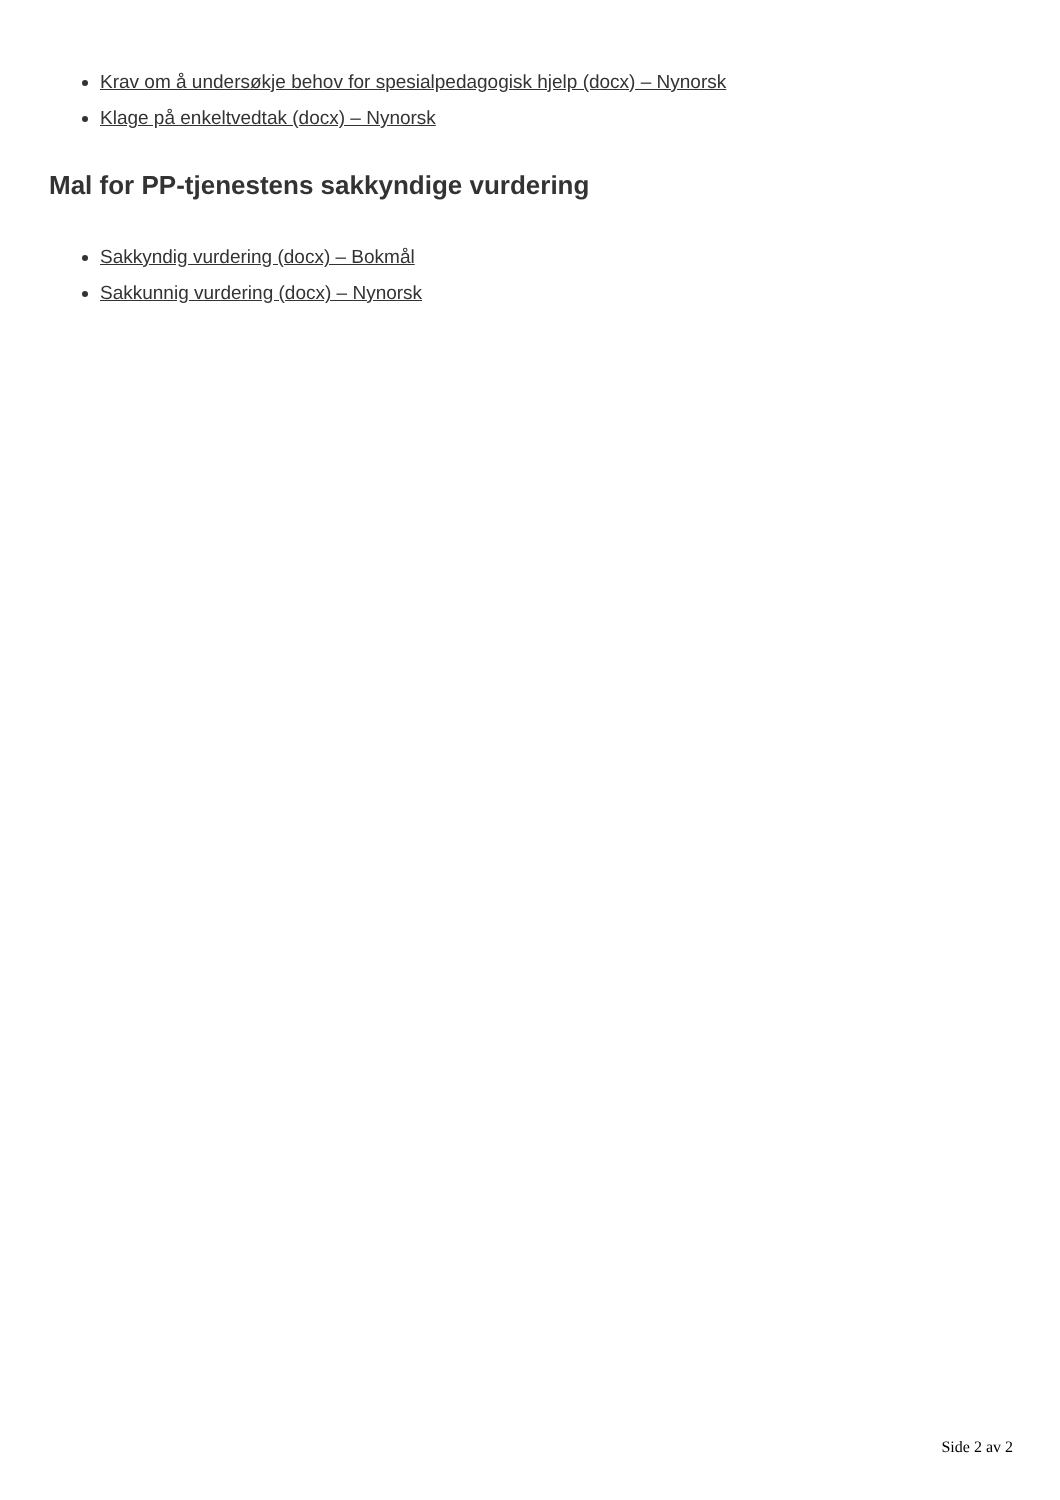Krav om å undersøkje behov for spesialpedagogisk hjelp (docx) – Nynorsk
Klage på enkeltvedtak (docx) – Nynorsk
Mal for PP-tjenestens sakkyndige vurdering
Sakkyndig vurdering (docx) – Bokmål
Sakkunnig vurdering (docx) – Nynorsk
Side 2 av 2